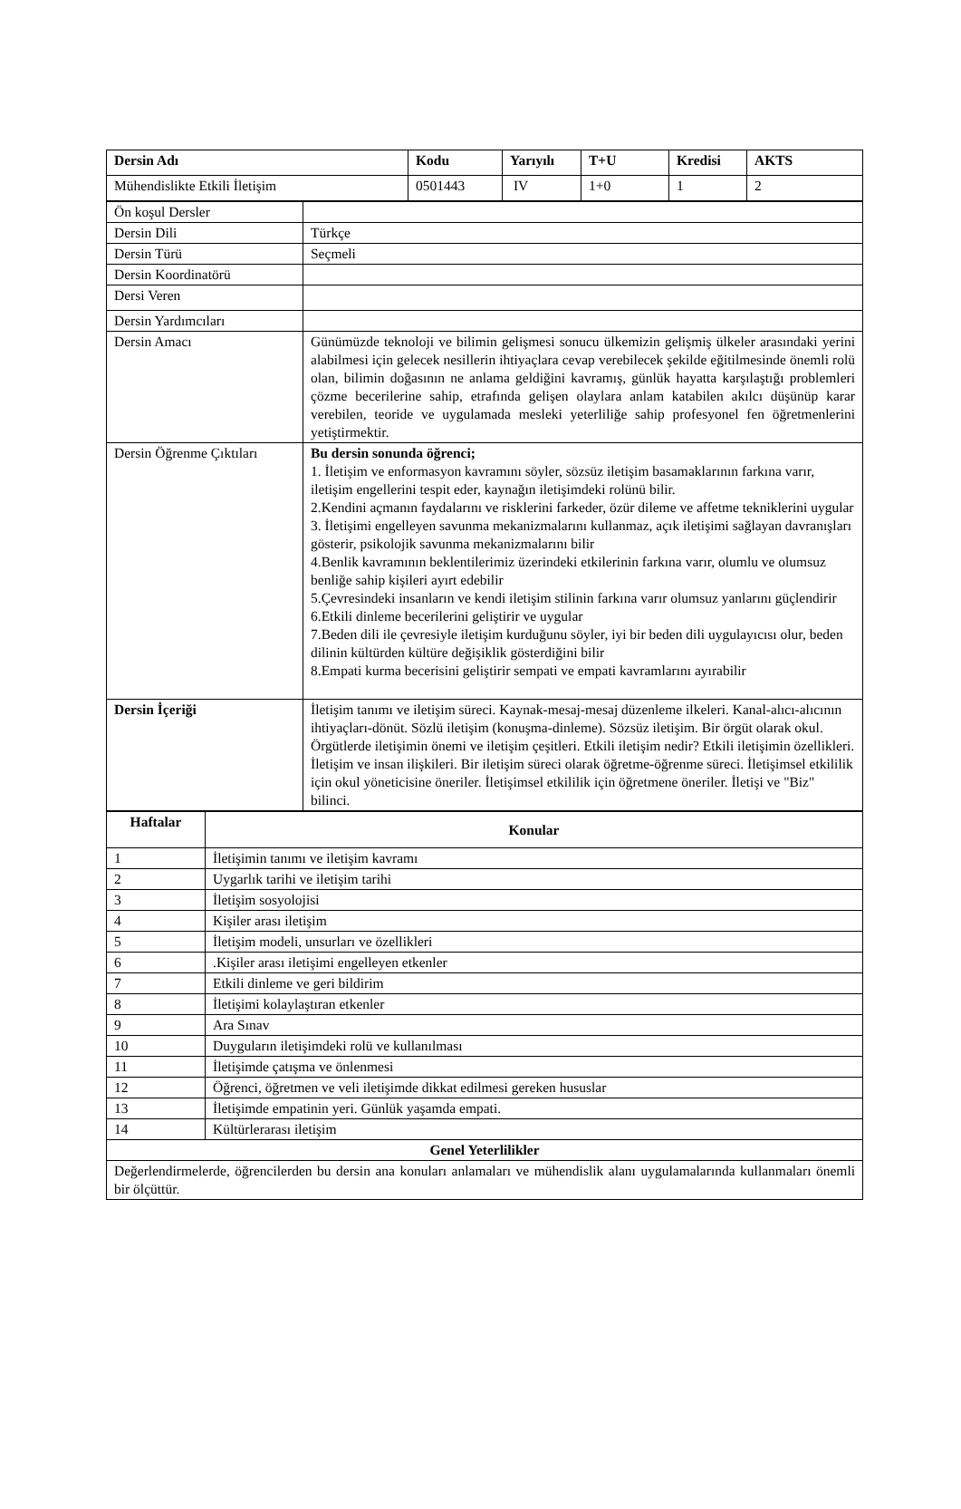| Dersin Adı | Kodu | Yarıyılı | T+U | Kredisi | AKTS |
| --- | --- | --- | --- | --- | --- |
| Mühendislikte Etkili İletişim | 0501443 | IV | 1+0 | 1 | 2 |
| Ön koşul Dersler | |
| Dersin Dili | Türkçe |
| Dersin Türü | Seçmeli |
| Dersin Koordinatörü | |
| Dersi Veren | |
| Dersin Yardımcıları | |
| Dersin Amacı | Günümüzde teknoloji ve bilimin gelişmesi sonucu ülkemizin gelişmiş ülkeler arasındaki yerini alabilmesi için gelecek nesillerin ihtiyaçlara cevap verebilecek şekilde eğitilmesinde önemli rolü olan, bilimin doğasının ne anlama geldiğini kavramış, günlük hayatta karşılaştığı problemleri çözme becerilerine sahip, etrafında gelişen olaylara anlam katabilen akılcı düşünüp karar verebilen, teoride ve uygulamada mesleki yeterliliğe sahip profesyonel fen öğretmenlerini yetiştirmektir. |
| Dersin Öğrenme Çıktıları | Bu dersin sonunda öğrenci; 1. İletişim ve enformasyon kavramını söyler, sözsüz iletişim basamaklarının farkına varır, iletişim engellerini tespit eder, kaynağın iletişimdeki rolünü bilir. 2.Kendini açmanın faydalarını ve risklerini farkeder, özür dileme ve affetme tekniklerini uygular 3. İletişimi engelleyen savunma mekanizmalarını kullanmaz, açık iletişimi sağlayan davranışları gösterir, psikolojik savunma mekanizmalarını bilir 4.Benlik kavramının beklentilerimiz üzerindeki etkilerinin farkına varır, olumlu ve olumsuz benliğe sahip kişileri ayırt edebilir 5.Çevresindeki insanların ve kendi iletişim stilinin farkına varır olumsuz yanlarını güçlendirir 6.Etkili dinleme becerilerini geliştirir ve uygular 7.Beden dili ile çevresiyle iletişim kurduğunu söyler, iyi bir beden dili uygulayıcısı olur, beden dilinin kültürden kültüre değişiklik gösterdiğini bilir 8.Empati kurma becerisini geliştirir sempati ve empati kavramlarını ayırabilir |
| Dersin İçeriği | İletişim tanımı ve iletişim süreci. Kaynak-mesaj-mesaj düzenleme ilkeleri. Kanal-alıcı-alıcının ihtiyaçları-dönüt. Sözlü iletişim (konuşma-dinleme). Sözsüz iletişim. Bir örgüt olarak okul. Örgütlerde iletişimin önemi ve iletişim çeşitleri. Etkili iletişim nedir? Etkili iletişimin özellikleri. İletişim ve insan ilişkileri. Bir iletişim süreci olarak öğretme-öğrenme süreci. İletişimsel etkililik için okul yöneticisine öneriler. İletişimsel etkililik için öğretmene öneriler. İletişi ve "Biz" bilinci. |
| Haftalar | Konular |
| --- | --- |
| 1 | İletişimin tanımı ve iletişim kavramı |
| 2 | Uygarlık tarihi ve iletişim tarihi |
| 3 | İletişim sosyolojisi |
| 4 | Kişiler arası iletişim |
| 5 | İletişim modeli, unsurları ve özellikleri |
| 6 | .Kişiler arası iletişimi engelleyen etkenler |
| 7 | Etkili dinleme ve geri bildirim |
| 8 | İletişimi kolaylaştıran etkenler |
| 9 | Ara Sınav |
| 10 | Duyguların iletişimdeki rolü ve kullanılması |
| 11 | İletişimde çatışma ve önlenmesi |
| 12 | Öğrenci, öğretmen ve veli iletişimde dikkat edilmesi gereken hususlar |
| 13 | İletişimde empatinin yeri. Günlük yaşamda empati. |
| 14 | Kültürlerarası iletişim |
| Genel Yeterlilikler | |
| Değerlendirmelerde, öğrencilerden bu dersin ana konuları anlamaları ve mühendislik alanı uygulamalarında kullanmaları önemli bir ölçüttür. | |